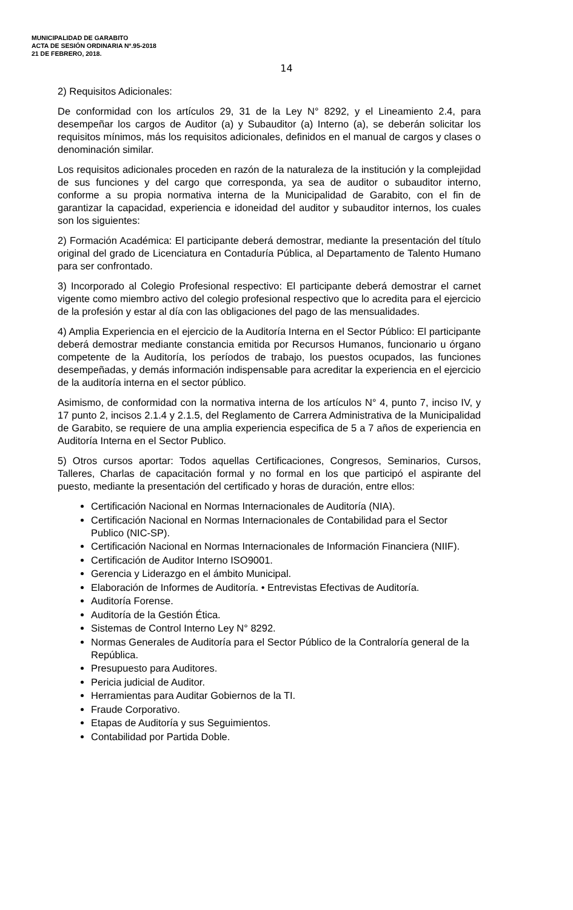MUNICIPALIDAD DE GARABITO
ACTA DE SESIÓN ORDINARIA Nº.95-2018
21 DE FEBRERO, 2018.
14
2) Requisitos Adicionales:
De conformidad con los artículos 29, 31 de la Ley N° 8292, y el Lineamiento 2.4, para desempeñar los cargos de Auditor (a) y Subauditor (a) Interno (a), se deberán solicitar los requisitos mínimos, más los requisitos adicionales, definidos en el manual de cargos y clases o denominación similar.
Los requisitos adicionales proceden en razón de la naturaleza de la institución y la complejidad de sus funciones y del cargo que corresponda, ya sea de auditor o subauditor interno, conforme a su propia normativa interna de la Municipalidad de Garabito, con el fin de garantizar la capacidad, experiencia e idoneidad del auditor y subauditor internos, los cuales son los siguientes:
2) Formación Académica: El participante deberá demostrar, mediante la presentación del título original del grado de Licenciatura en Contaduría Pública, al Departamento de Talento Humano para ser confrontado.
3) Incorporado al Colegio Profesional respectivo: El participante deberá demostrar el carnet vigente como miembro activo del colegio profesional respectivo que lo acredita para el ejercicio de la profesión y estar al día con las obligaciones del pago de las mensualidades.
4) Amplia Experiencia en el ejercicio de la Auditoría Interna en el Sector Público: El participante deberá demostrar mediante constancia emitida por Recursos Humanos, funcionario u órgano competente de la Auditoría, los períodos de trabajo, los puestos ocupados, las funciones desempeñadas, y demás información indispensable para acreditar la experiencia en el ejercicio de la auditoría interna en el sector público.
Asimismo, de conformidad con la normativa interna de los artículos N° 4, punto 7, inciso IV, y 17 punto 2, incisos 2.1.4 y 2.1.5, del Reglamento de Carrera Administrativa de la Municipalidad de Garabito, se requiere de una amplia experiencia especifica de 5 a 7 años de experiencia en Auditoría Interna en el Sector Publico.
5) Otros cursos aportar: Todos aquellas Certificaciones, Congresos, Seminarios, Cursos, Talleres, Charlas de capacitación formal y no formal en los que participó el aspirante del puesto, mediante la presentación del certificado y horas de duración, entre ellos:
Certificación Nacional en Normas Internacionales de Auditoría (NIA).
Certificación Nacional en Normas Internacionales de Contabilidad para el Sector Publico (NIC-SP).
Certificación Nacional en Normas Internacionales de Información Financiera (NIIF).
Certificación de Auditor Interno ISO9001.
Gerencia y Liderazgo en el ámbito Municipal.
Elaboración de Informes de Auditoría. • Entrevistas Efectivas de Auditoría.
Auditoría Forense.
Auditoría de la Gestión Ética.
Sistemas de Control Interno Ley N° 8292.
Normas Generales de Auditoría para el Sector Público de la Contraloría general de la República.
Presupuesto para Auditores.
Pericia judicial de Auditor.
Herramientas para Auditar Gobiernos de la TI.
Fraude Corporativo.
Etapas de Auditoría y sus Seguimientos.
Contabilidad por Partida Doble.